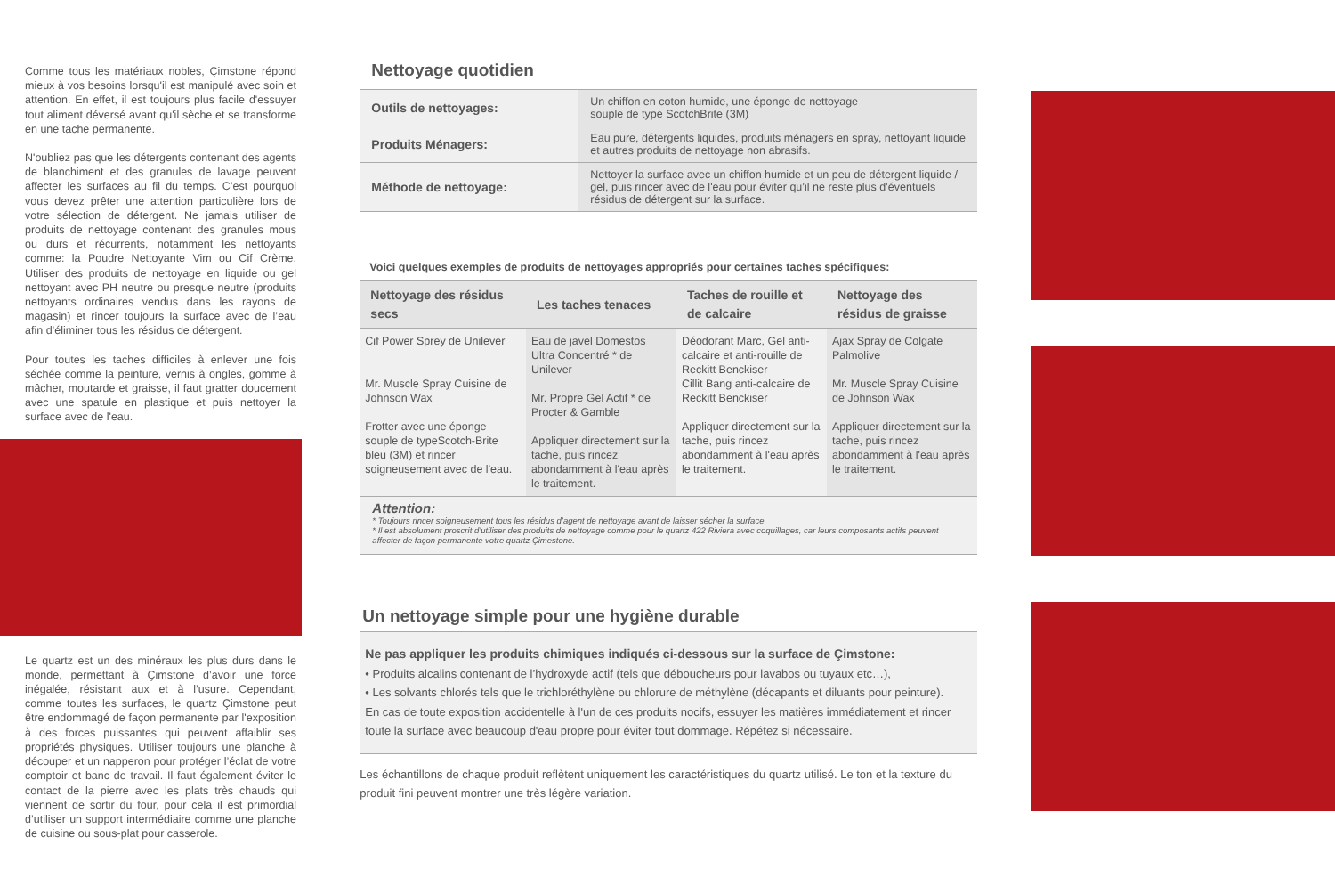Comme tous les matériaux nobles, Çimstone répond mieux à vos besoins lorsqu'il est manipulé avec soin et attention. En effet, il est toujours plus facile d'essuyer tout aliment déversé avant qu'il sèche et se transforme en une tache permanente.
N'oubliez pas que les détergents contenant des agents de blanchiment et des granules de lavage peuvent affecter les surfaces au fil du temps. C’est pourquoi vous devez prêter une attention particulière lors de votre sélection de détergent. Ne jamais utiliser de produits de nettoyage contenant des granules mous ou durs et récurrents, notamment les nettoyants comme: la Poudre Nettoyante Vim ou Cif Crème. Utiliser des produits de nettoyage en liquide ou gel nettoyant avec PH neutre ou presque neutre (produits nettoyants ordinaires vendus dans les rayons de magasin) et rincer toujours la surface avec de l’eau afin d’éliminer tous les résidus de détergent.
Pour toutes les taches difficiles à enlever une fois séchée comme la peinture, vernis à ongles, gomme à mâcher, moutarde et graisse, il faut gratter doucement avec une spatule en plastique et puis nettoyer la surface avec de l'eau.
Le quartz est un des minéraux les plus durs dans le monde, permettant à Çimstone d’avoir une force inégalée, résistant aux et à l’usure. Cependant, comme toutes les surfaces, le quartz Çimstone peut être endommagé de façon permanente par l'exposition à des forces puissantes qui peuvent affaiblir ses propriétés physiques. Utiliser toujours une planche à découper et un napperon pour protéger l’éclat de votre comptoir et banc de travail. Il faut également éviter le contact de la pierre avec les plats très chauds qui viennent de sortir du four, pour cela il est primordial d’utiliser un support intermédiaire comme une planche de cuisine ou sous-plat pour casserole.
Nettoyage quotidien
| Outils de nettoyages: | Un chiffon en coton humide, une éponge de nettoyage souple de type ScotchBrite (3M) |
| Produits Ménagers: | Eau pure, détergents liquides, produits ménagers en spray, nettoyant liquide et autres produits de nettoyage non abrasifs. |
| Méthode de nettoyage: | Nettoyer la surface avec un chiffon humide et un peu de détergent liquide / gel, puis rincer avec de l'eau pour éviter qu’il ne reste plus d’éventuels résidus de détergent sur la surface. |
Voici quelques exemples de produits de nettoyages appropriés pour certaines taches spécifiques:
| Nettoyage des résidus secs | Les taches tenaces | Taches de rouille et de calcaire | Nettoyage des résidus de graisse |
| --- | --- | --- | --- |
| Cif Power Sprey de Unilever Mr. Muscle Spray Cuisine de Johnson Wax Frotter avec une éponge souple de typeScotch-Brite bleu (3M) et rincer soigneusement avec de l'eau. | Eau de javel Domestos Ultra Concentré * de Unilever Mr. Propre Gel Actif * de Procter & Gamble Appliquer directement sur la tache, puis rincez abondamment à l'eau après le traitement. | Déodorant Marc, Gel anti- calcaire et anti-rouille de Reckitt Benckiser Cillit Bang anti-calcaire de Reckitt Benckiser Appliquer directement sur la tache, puis rincez abondamment à l'eau après le traitement. | Ajax Spray de Colgate Palmolive Mr. Muscle Spray Cuisine de Johnson Wax Appliquer directement sur la tache, puis rincez abondamment à l'eau après le traitement. |
Attention:
* Toujours rincer soigneusement tous les résidus d’agent de nettoyage avant de laisser sécher la surface.
* Il est absolument proscrit d’utiliser des produits de nettoyage comme pour le quartz 422 Riviera avec coquillages, car leurs composants actifs peuvent affecter de façon permanente votre quartz Çimestone.
Un nettoyage simple pour une hygiène durable
Ne pas appliquer les produits chimiques indiqués ci-dessous sur la surface de Çimstone:
• Produits alcalins contenant de l’hydroxyde actif (tels que déboucheurs pour lavabos ou tuyaux etc…),
• Les solvants chlorés tels que le trichloréthylène ou chlorure de méthylène (décapants et diluants pour peinture).
En cas de toute exposition accidentelle à l'un de ces produits nocifs, essuyer les matières immédiatement et rincer toute la surface avec beaucoup d'eau propre pour éviter tout dommage. Répétez si nécessaire.
Les échantillons de chaque produit reflètent uniquement les caractéristiques du quartz utilisé. Le ton et la texture du produit fini peuvent montrer une très légère variation.